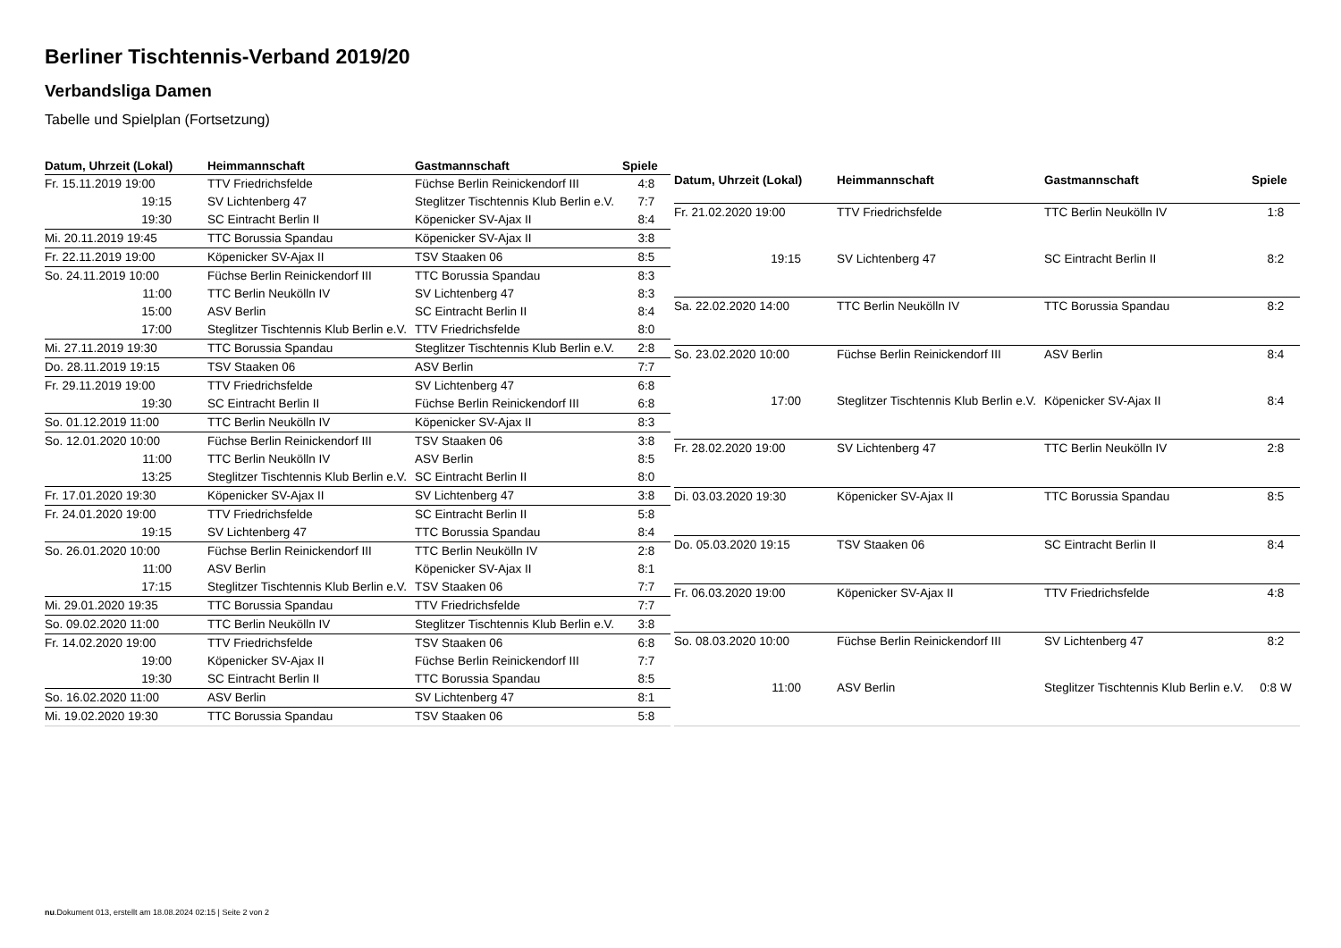Berliner Tischtennis-Verband 2019/20
Verbandsliga Damen
Tabelle und Spielplan (Fortsetzung)
| Datum, Uhrzeit (Lokal) | Heimmannschaft | Gastmannschaft | Spiele |
| --- | --- | --- | --- |
| Fr. 15.11.2019 19:00 | TTV Friedrichsfelde | Füchse Berlin Reinickendorf III | 4:8 |
| 19:15 | SV Lichtenberg 47 | Steglitzer Tischtennis Klub Berlin e.V. | 7:7 |
| 19:30 | SC Eintracht Berlin II | Köpenicker SV-Ajax II | 8:4 |
| Mi. 20.11.2019 19:45 | TTC Borussia Spandau | Köpenicker SV-Ajax II | 3:8 |
| Fr. 22.11.2019 19:00 | Köpenicker SV-Ajax II | TSV Staaken 06 | 8:5 |
| So. 24.11.2019 10:00 | Füchse Berlin Reinickendorf III | TTC Borussia Spandau | 8:3 |
| 11:00 | TTC Berlin Neukölln IV | SV Lichtenberg 47 | 8:3 |
| 15:00 | ASV Berlin | SC Eintracht Berlin II | 8:4 |
| 17:00 | Steglitzer Tischtennis Klub Berlin e.V. | TTV Friedrichsfelde | 8:0 |
| Mi. 27.11.2019 19:30 | TTC Borussia Spandau | Steglitzer Tischtennis Klub Berlin e.V. | 2:8 |
| Do. 28.11.2019 19:15 | TSV Staaken 06 | ASV Berlin | 7:7 |
| Fr. 29.11.2019 19:00 | TTV Friedrichsfelde | SV Lichtenberg 47 | 6:8 |
| 19:30 | SC Eintracht Berlin II | Füchse Berlin Reinickendorf III | 6:8 |
| So. 01.12.2019 11:00 | TTC Berlin Neukölln IV | Köpenicker SV-Ajax II | 8:3 |
| So. 12.01.2020 10:00 | Füchse Berlin Reinickendorf III | TSV Staaken 06 | 3:8 |
| 11:00 | TTC Berlin Neukölln IV | ASV Berlin | 8:5 |
| 13:25 | Steglitzer Tischtennis Klub Berlin e.V. | SC Eintracht Berlin II | 8:0 |
| Fr. 17.01.2020 19:30 | Köpenicker SV-Ajax II | SV Lichtenberg 47 | 3:8 |
| Fr. 24.01.2020 19:00 | TTV Friedrichsfelde | SC Eintracht Berlin II | 5:8 |
| 19:15 | SV Lichtenberg 47 | TTC Borussia Spandau | 8:4 |
| So. 26.01.2020 10:00 | Füchse Berlin Reinickendorf III | TTC Berlin Neukölln IV | 2:8 |
| 11:00 | ASV Berlin | Köpenicker SV-Ajax II | 8:1 |
| 17:15 | Steglitzer Tischtennis Klub Berlin e.V. | TSV Staaken 06 | 7:7 |
| Mi. 29.01.2020 19:35 | TTC Borussia Spandau | TTV Friedrichsfelde | 7:7 |
| So. 09.02.2020 11:00 | TTC Berlin Neukölln IV | Steglitzer Tischtennis Klub Berlin e.V. | 3:8 |
| Fr. 14.02.2020 19:00 | TTV Friedrichsfelde | TSV Staaken 06 | 6:8 |
| 19:00 | Köpenicker SV-Ajax II | Füchse Berlin Reinickendorf III | 7:7 |
| 19:30 | SC Eintracht Berlin II | TTC Borussia Spandau | 8:5 |
| So. 16.02.2020 11:00 | ASV Berlin | SV Lichtenberg 47 | 8:1 |
| Mi. 19.02.2020 19:30 | TTC Borussia Spandau | TSV Staaken 06 | 5:8 |
| Datum, Uhrzeit (Lokal) | Heimmannschaft | Gastmannschaft | Spiele |
| --- | --- | --- | --- |
| Fr. 21.02.2020 19:00 | TTV Friedrichsfelde | TTC Berlin Neukölln IV | 1:8 |
| 19:15 | SV Lichtenberg 47 | SC Eintracht Berlin II | 8:2 |
| Sa. 22.02.2020 14:00 | TTC Berlin Neukölln IV | TTC Borussia Spandau | 8:2 |
| So. 23.02.2020 10:00 | Füchse Berlin Reinickendorf III | ASV Berlin | 8:4 |
| 17:00 | Steglitzer Tischtennis Klub Berlin e.V. | Köpenicker SV-Ajax II | 8:4 |
| Fr. 28.02.2020 19:00 | SV Lichtenberg 47 | TTC Berlin Neukölln IV | 2:8 |
| Di. 03.03.2020 19:30 | Köpenicker SV-Ajax II | TTC Borussia Spandau | 8:5 |
| Do. 05.03.2020 19:15 | TSV Staaken 06 | SC Eintracht Berlin II | 8:4 |
| Fr. 06.03.2020 19:00 | Köpenicker SV-Ajax II | TTV Friedrichsfelde | 4:8 |
| So. 08.03.2020 10:00 | Füchse Berlin Reinickendorf III | SV Lichtenberg 47 | 8:2 |
| 11:00 | ASV Berlin | Steglitzer Tischtennis Klub Berlin e.V. | 0:8 W |
nu.Dokument 013, erstellt am 18.08.2024 02:15 | Seite 2 von 2